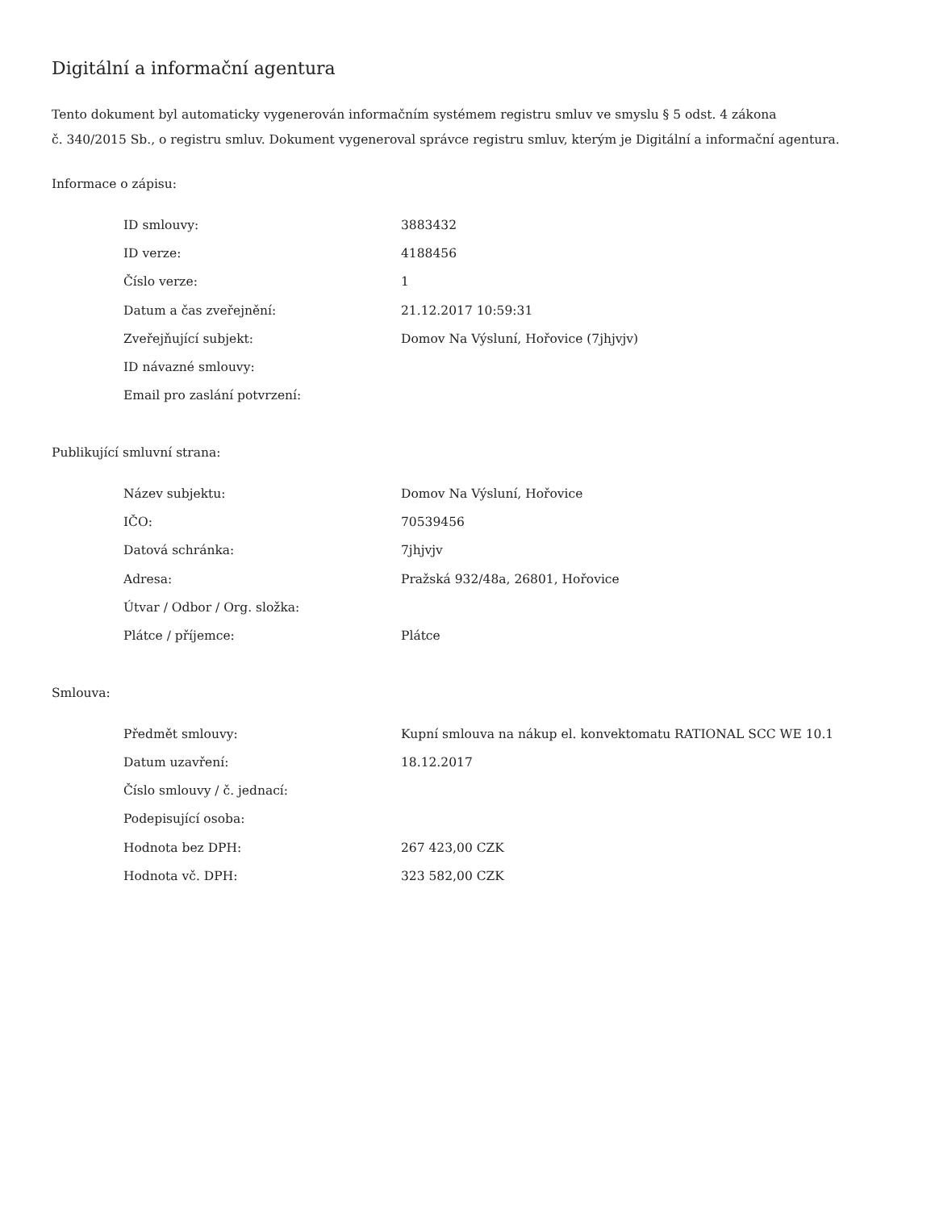Digitální a informační agentura
Tento dokument byl automaticky vygenerován informačním systémem registru smluv ve smyslu § 5 odst. 4 zákona
č. 340/2015 Sb., o registru smluv. Dokument vygeneroval správce registru smluv, kterým je Digitální a informační agentura.
Informace o zápisu:
| ID smlouvy: | 3883432 |
| ID verze: | 4188456 |
| Číslo verze: | 1 |
| Datum a čas zveřejnění: | 21.12.2017 10:59:31 |
| Zveřejňující subjekt: | Domov Na Výsluní, Hořovice (7jhjvjv) |
| ID návazné smlouvy: | |
| Email pro zaslání potvrzení: | |
Publikující smluvní strana:
| Název subjektu: | Domov Na Výsluní, Hořovice |
| IČO: | 70539456 |
| Datová schránka: | 7jhjvjv |
| Adresa: | Pražská 932/48a, 26801, Hořovice |
| Útvar / Odbor / Org. složka: | |
| Plátce / příjemce: | Plátce |
Smlouva:
| Předmět smlouvy: | Kupní smlouva na nákup el. konvektomatu RATIONAL SCC WE 10.1 |
| Datum uzavření: | 18.12.2017 |
| Číslo smlouvy / č. jednací: | |
| Podepisující osoba: | |
| Hodnota bez DPH: | 267 423,00 CZK |
| Hodnota vč. DPH: | 323 582,00 CZK |